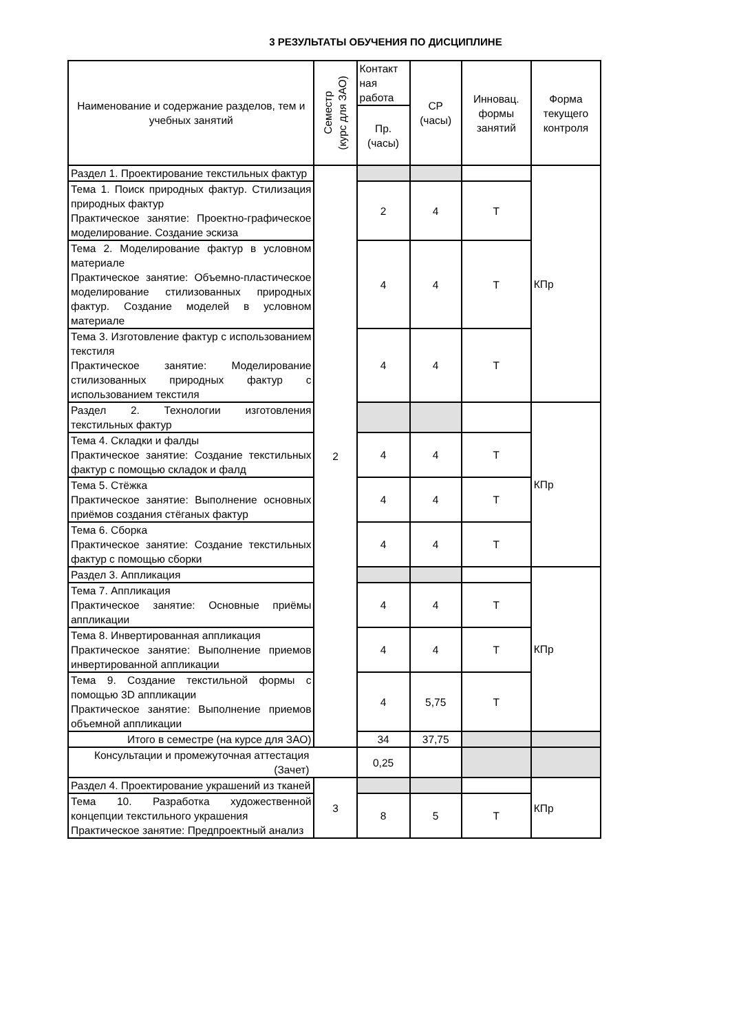3 РЕЗУЛЬТАТЫ ОБУЧЕНИЯ ПО ДИСЦИПЛИНЕ
| Наименование и содержание разделов, тем и учебных занятий | Семестр (курс для ЗАО) | Контакт ная работа | СР (часы) | Инновац. формы занятий | Форма текущего контроля |
| --- | --- | --- | --- | --- | --- |
| | | Пр. (часы) | | | |
| Раздел 1. Проектирование текстильных фактур | 2 | | | | КПр |
| Тема 1. Поиск природных фактур. Стилизация природных фактур Практическое занятие: Проектно-графическое моделирование. Создание эскиза | | 2 | 4 | Т | |
| Тема 2. Моделирование фактур в условном материале Практическое занятие: Объемно-пластическое моделирование стилизованных природных фактур. Создание моделей в условном материале | | 4 | 4 | Т | |
| Тема 3. Изготовление фактур с использованием текстиля Практическое занятие: Моделирование стилизованных природных фактур с использованием текстиля | | 4 | 4 | Т | |
| Раздел 2. Технологии изготовления текстильных фактур | | | | | КПр |
| Тема 4. Складки и фалды Практическое занятие: Создание текстильных фактур с помощью складок и фалд | | 4 | 4 | Т | |
| Тема 5. Стёжка Практическое занятие: Выполнение основных приёмов создания стёганых фактур | | 4 | 4 | Т | |
| Тема 6. Сборка Практическое занятие: Создание текстильных фактур с помощью сборки | | 4 | 4 | Т | |
| Раздел 3. Аппликация | | | | | КПр |
| Тема 7. Аппликация Практическое занятие: Основные приёмы аппликации | | 4 | 4 | Т | |
| Тема 8. Инвертированная аппликация Практическое занятие: Выполнение приемов инвертированной аппликации | | 4 | 4 | Т | |
| Тема 9. Создание текстильной формы с помощью 3D аппликации Практическое занятие: Выполнение приемов объемной аппликации | | 4 | 5,75 | Т | |
| Итого в семестре (на курсе для ЗАО) | | 34 | 37,75 | | |
| Консультации и промежуточная аттестация (Зачет) | | 0,25 | | | |
| Раздел 4. Проектирование украшений из тканей | 3 | | | | КПр |
| Тема 10. Разработка художественной концепции текстильного украшения Практическое занятие: Предпроектный анализ | | 8 | 5 | Т | |